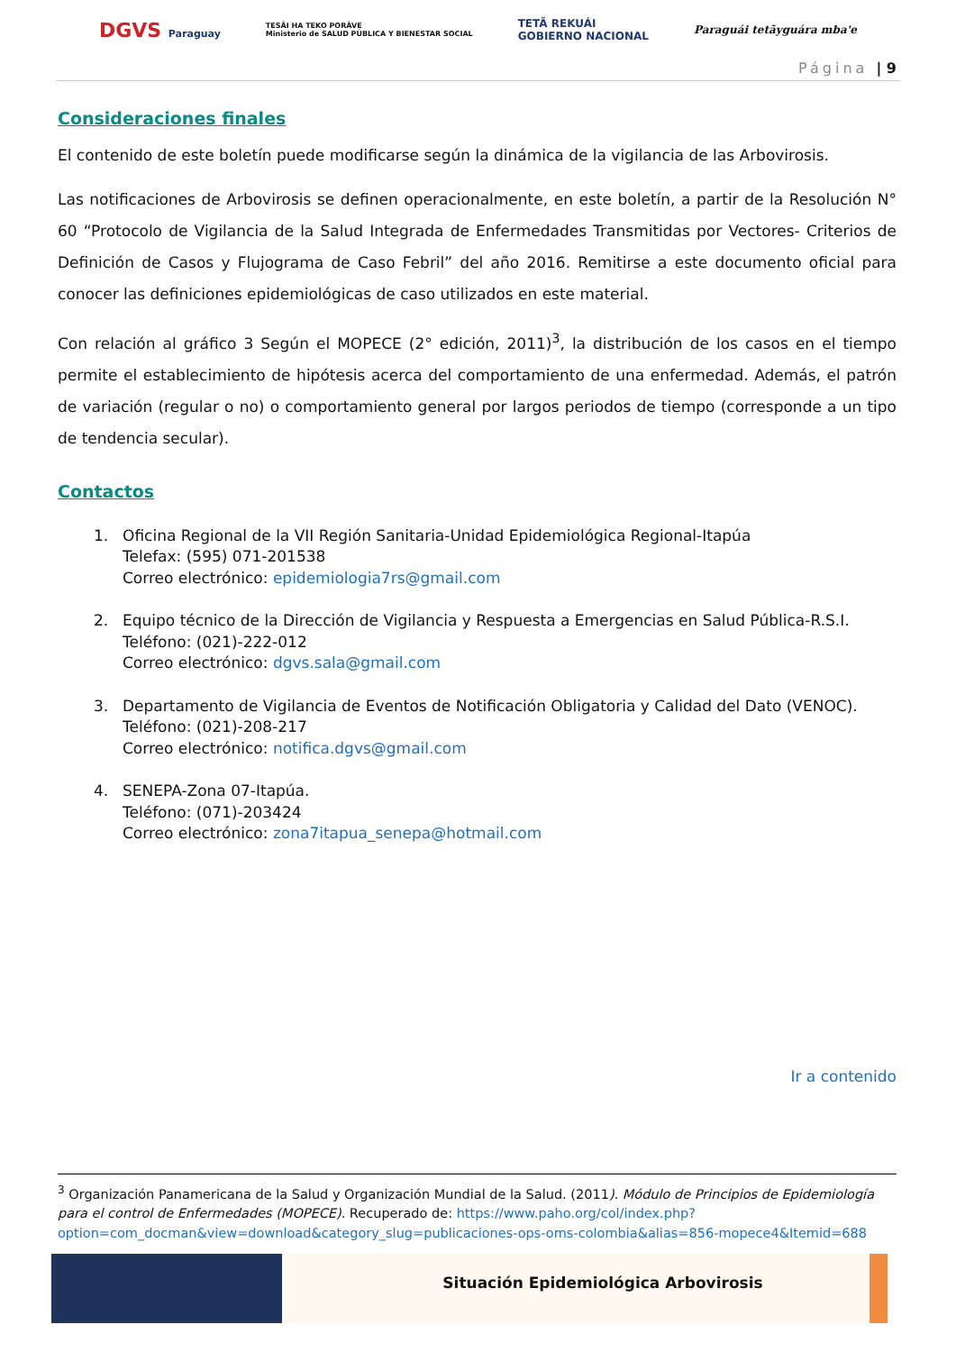DGVS Paraguay TESÃI HA TEKO PORÃVE
Ministerio de SALUD PÚBLICA Y BIENESTAR SOCIAL TETÃ REKUÁI
GOBIERNO NACIONAL Paraguái tetãyguára mba'e
Página | 9
Consideraciones finales
El contenido de este boletín puede modificarse según la dinámica de la vigilancia de las Arbovirosis.
Las notificaciones de Arbovirosis se definen operacionalmente, en este boletín, a partir de la Resolución N° 60 “Protocolo de Vigilancia de la Salud Integrada de Enfermedades Transmitidas por Vectores- Criterios de Definición de Casos y Flujograma de Caso Febril” del año 2016. Remitirse a este documento oficial para conocer las definiciones epidemiológicas de caso utilizados en este material.
Con relación al gráfico 3 Según el MOPECE (2° edición, 2011)<sup>3</sup>, la distribución de los casos en el tiempo permite el establecimiento de hipótesis acerca del comportamiento de una enfermedad. Además, el patrón de variación (regular o no) o comportamiento general por largos periodos de tiempo (corresponde a un tipo de tendencia secular).
Contactos
1. Oficina Regional de la VII Región Sanitaria-Unidad Epidemiológica Regional-Itapúa
Telefax: (595) 071-201538
Correo electrónico: epidemiologia7rs@gmail.com
2. Equipo técnico de la Dirección de Vigilancia y Respuesta a Emergencias en Salud Pública-R.S.I.
Teléfono: (021)-222-012
Correo electrónico: dgvs.sala@gmail.com
3. Departamento de Vigilancia de Eventos de Notificación Obligatoria y Calidad del Dato (VENOC).
Teléfono: (021)-208-217
Correo electrónico: notifica.dgvs@gmail.com
4. SENEPA-Zona 07-Itapúa.
Teléfono: (071)-203424
Correo electrónico: zona7itapua_senepa@hotmail.com
Ir a contenido
<sup>3</sup> Organización Panamericana de la Salud y Organización Mundial de la Salud. (2011). Módulo de Principios de Epidemiología para el control de Enfermedades (MOPECE). Recuperado de: https://www.paho.org/col/index.php?option=com_docman&view=download&category_slug=publicaciones-ops-oms-colombia&alias=856-mopece4&Itemid=688
Situación Epidemiológica Arbovirosis